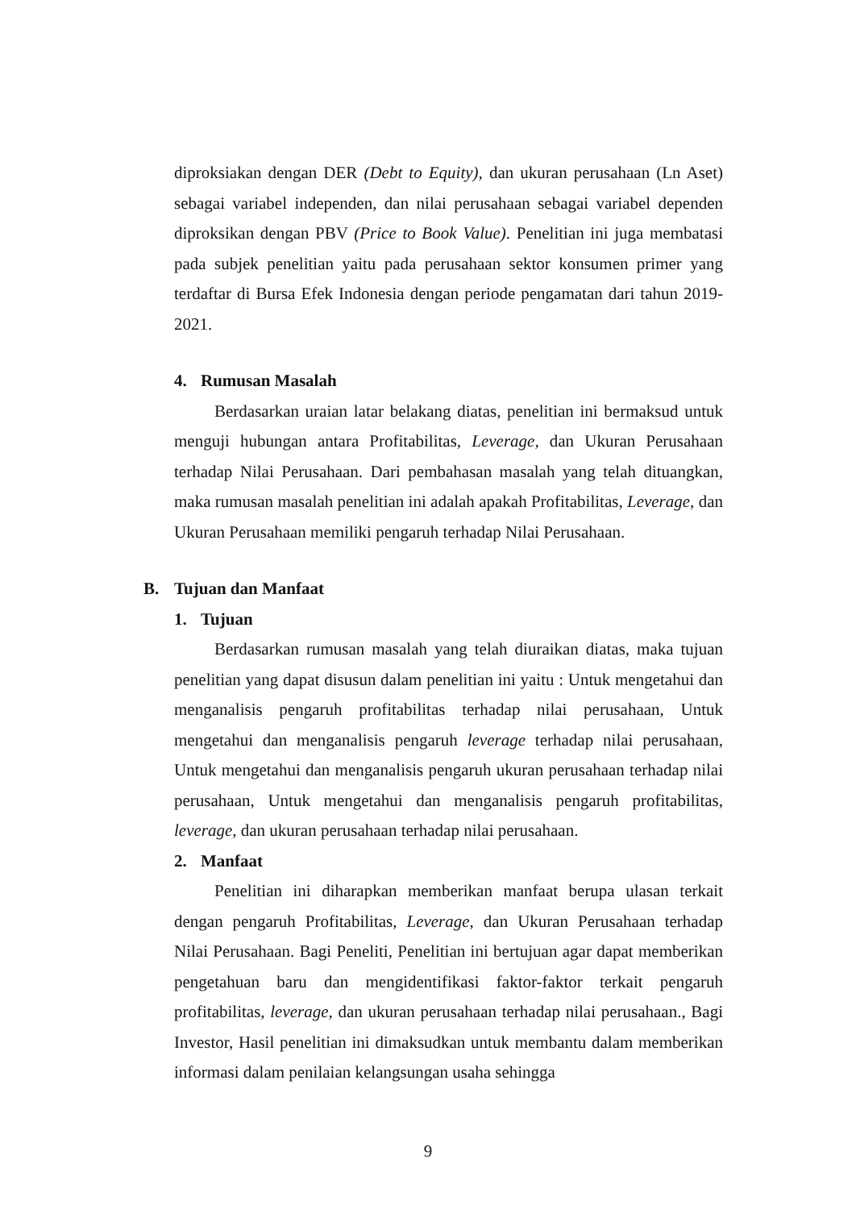diproksiakan dengan DER (Debt to Equity), dan ukuran perusahaan (Ln Aset) sebagai variabel independen, dan nilai perusahaan sebagai variabel dependen diproksikan dengan PBV (Price to Book Value). Penelitian ini juga membatasi pada subjek penelitian yaitu pada perusahaan sektor konsumen primer yang terdaftar di Bursa Efek Indonesia dengan periode pengamatan dari tahun 2019-2021.
4. Rumusan Masalah
Berdasarkan uraian latar belakang diatas, penelitian ini bermaksud untuk menguji hubungan antara Profitabilitas, Leverage, dan Ukuran Perusahaan terhadap Nilai Perusahaan. Dari pembahasan masalah yang telah dituangkan, maka rumusan masalah penelitian ini adalah apakah Profitabilitas, Leverage, dan Ukuran Perusahaan memiliki pengaruh terhadap Nilai Perusahaan.
B. Tujuan dan Manfaat
1. Tujuan
Berdasarkan rumusan masalah yang telah diuraikan diatas, maka tujuan penelitian yang dapat disusun dalam penelitian ini yaitu : Untuk mengetahui dan menganalisis pengaruh profitabilitas terhadap nilai perusahaan, Untuk mengetahui dan menganalisis pengaruh leverage terhadap nilai perusahaan, Untuk mengetahui dan menganalisis pengaruh ukuran perusahaan terhadap nilai perusahaan, Untuk mengetahui dan menganalisis pengaruh profitabilitas, leverage, dan ukuran perusahaan terhadap nilai perusahaan.
2. Manfaat
Penelitian ini diharapkan memberikan manfaat berupa ulasan terkait dengan pengaruh Profitabilitas, Leverage, dan Ukuran Perusahaan terhadap Nilai Perusahaan. Bagi Peneliti, Penelitian ini bertujuan agar dapat memberikan pengetahuan baru dan mengidentifikasi faktor-faktor terkait pengaruh profitabilitas, leverage, dan ukuran perusahaan terhadap nilai perusahaan., Bagi Investor, Hasil penelitian ini dimaksudkan untuk membantu dalam memberikan informasi dalam penilaian kelangsungan usaha sehingga
9